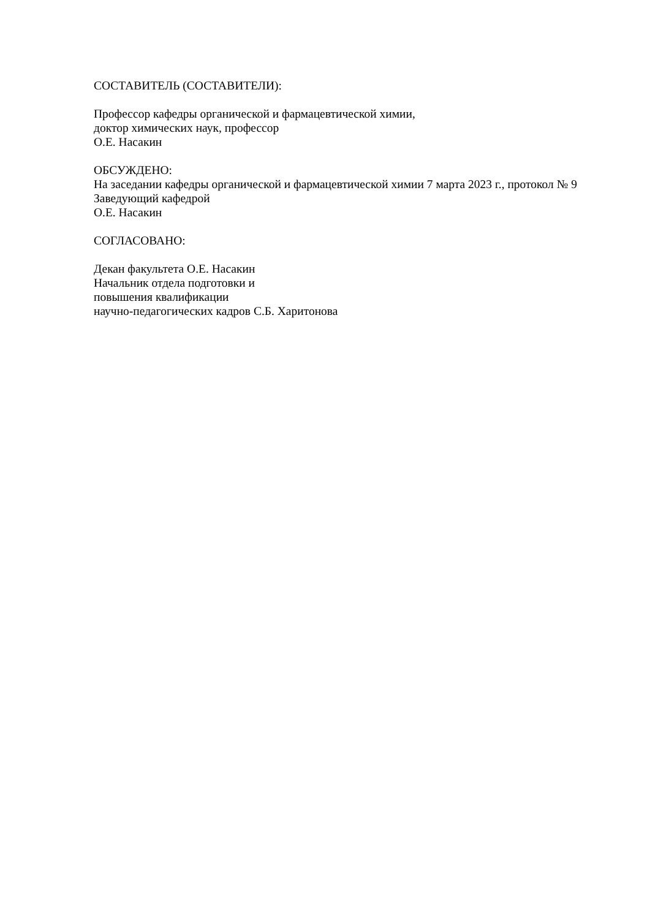СОСТАВИТЕЛЬ (СОСТАВИТЕЛИ):
Профессор кафедры органической и фармацевтической химии,
доктор химических наук, профессор
О.Е. Насакин
ОБСУЖДЕНО:
На заседании кафедры органической и фармацевтической химии 7 марта 2023 г., протокол № 9
Заведующий кафедрой
О.Е. Насакин
СОГЛАСОВАНО:
Декан факультета О.Е. Насакин
Начальник отдела подготовки и
повышения квалификации
научно-педагогических кадров С.Б. Харитонова